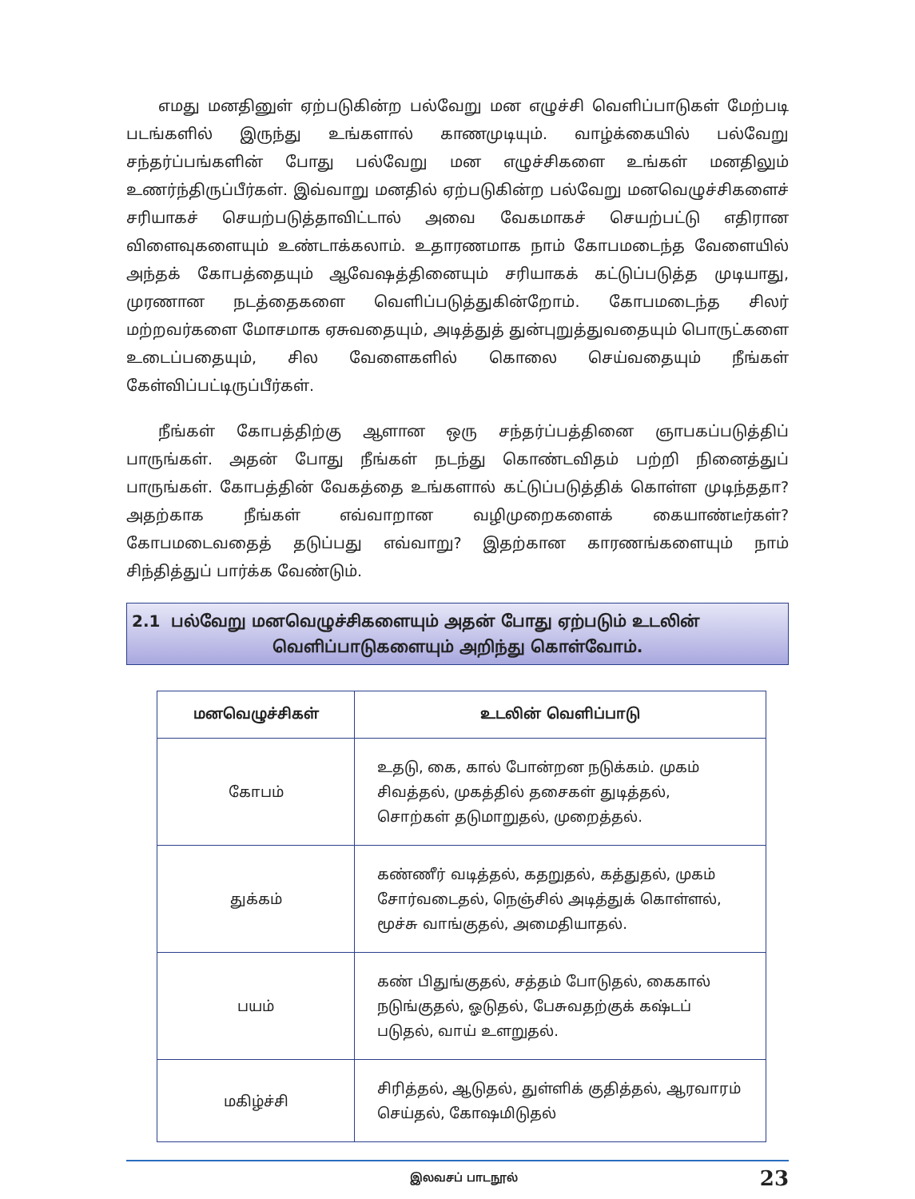எமது மனதினுள் ஏற்படுகின்ற பல்வேறு மன எழுச்சி வெளிப்பாடுகள் மேற்படி படங்களில் இருந்து உங்களால் காணமுடியும். வாழ்க்கையில் பல்வேறு சந்தர்ப்பங்களின் போது பல்வேறு மன எழுச்சிகளை உங்கள் மனதிலும் உணர்ந்திருப்பீர்கள். இவ்வாறு மனதில் ஏற்படுகின்ற பல்வேறு மனவெழுச்சிகளைச் சரியாகச் செயற்படுத்தாவிட்டால் அவை வேகமாகச் செயற்பட்டு எதிரான விளைவுகளையும் உண்டாக்கலாம். உதாரணமாக நாம் கோபமடைந்த வேளையில் அந்தக் கோபத்தையும் ஆவேஷத்தினையும் சரியாகக் கட்டுப்படுத்த முடியாது, முரணான நடத்தைகளை வெளிப்படுத்துகின்றோம். கோபமடைந்த சிலர் மற்றவர்களை மோசமாக ஏசுவதையும், அடித்துத் துன்புறுத்துவதையும் பொருட்களை உடைப்பதையும், சில வேளைகளில் கொலை செய்வதையும் நீங்கள் கேள்விப்பட்டிருப்பீர்கள்.
நீங்கள் கோபத்திற்கு ஆளான ஒரு சந்தர்ப்பத்தினை ஞாபகப்படுத்திப் பாருங்கள். அதன் போது நீங்கள் நடந்து கொண்டவிதம் பற்றி நினைத்துப் பாருங்கள். கோபத்தின் வேகத்தை உங்களால் கட்டுப்படுத்திக் கொள்ள முடிந்ததா? அதற்காக நீங்கள் எவ்வாறான வழிமுறைகளைக் கையாண்டீர்கள்? கோபமடைவதைத் தடுப்பது எவ்வாறு? இதற்கான காரணங்களையும் நாம் சிந்தித்துப் பார்க்க வேண்டும்.
2.1 பல்வேறு மனவெழுச்சிகளையும் அதன் போது ஏற்படும் உடலின்
வெளிப்பாடுகளையும் அறிந்து கொள்வோம்.
| மனவெழுச்சிகள் | உடலின் வெளிப்பாடு |
| --- | --- |
| கோபம் | உதடு, கை, கால் போன்றன நடுக்கம். முகம் சிவத்தல், முகத்தில் தசைகள் துடித்தல், சொற்கள் தடுமாறுதல், முறைத்தல். |
| துக்கம் | கண்ணீர் வடித்தல், கதறுதல், கத்துதல், முகம் சோர்வடைதல், நெஞ்சில் அடித்துக் கொள்ளல், மூச்சு வாங்குதல், அமைதியாதல். |
| பயம் | கண் பிதுங்குதல், சத்தம் போடுதல், கைகால் நடுங்குதல், ஓடுதல், பேசுவதற்குக் கஷ்டப் படுதல், வாய் உளறுதல். |
| மகிழ்ச்சி | சிரித்தல், ஆடுதல், துள்ளிக் குதித்தல், ஆரவாரம் செய்தல், கோஷமிடுதல் |
இலவசப் பாடநூல் 23